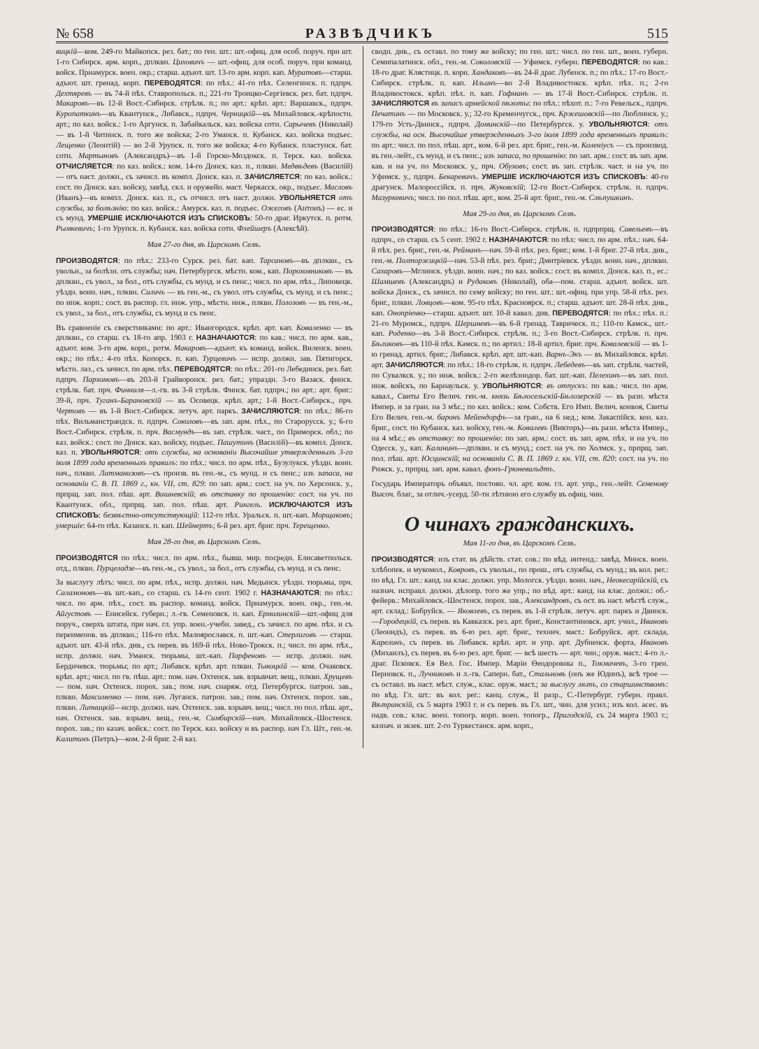№ 658 РАЗВѢДЧИКЪ 515
вицкій—ком. 249-го Майкопск. рез. бат.; по ген. шт.: шт.-офиц. для особ. поруч. при шт. 1-го Сибирск. арм. корп., дплквн. Циховичъ — шт.-офиц. для особ. поруч. при команд. войск. Приамурск. воен. окр.; старш. адъют. шт. 13-го арм. корп. кап. Муратовъ—старш. адъют. шт. гренад. корп. ПЕРЕВОДЯТСЯ: по пѣх.: 41-го пѣх. Селенгинск. п. пдпрч. Дехтяревъ — въ 74-й пѣх. Ставропольск. п.; 221-го Троицко-Сергіевск. рез. бат. пдпрч. Макаровъ—въ 12-й Вост.-Сибирск. стрѣлк. п.; по арт.: крѣп. арт.: Варшавск., пдпрч. Куропаткинъ—въ Квантунск., Либавск., пдпрч. Черницкій—въ Михайловск.-крѣпостн. арт.; по каз. войск.: 1-го Аргунск. п. Забайкальск. каз. войска сотн. Сарычевъ (Николай) — въ 1-й Читинск. п. того же войска; 2-го Уманск. п. Кубанск. каз. войска подъес. Лещенко (Леонтій) — во 2-й Урупск. п. того же войска; 4-го Кубанск. пластунск. бат. сотн. Мартыновъ (Александръ)—въ 1-й Горско-Моздокск. п. Терск. каз. войска. ОТЧИСЛЯЕТСЯ: по каз. войск.: ком. 14-го Донск. каз. п., плквн. Медвѣдевъ (Василій) — отъ наст. должн., съ зачисл. въ компл. Донск. каз. п. ЗАЧИСЛЯЕТСЯ: по каз. войск.: сост. по Донск. каз. войску, завѣд. скл. и оружейн. маст. Черкасск. окр., подъес. Масловъ (Иванъ)—въ компл. Донск. каз. п., съ отчисл. отъ наст. должн. УВОЛЬНЯЕТСЯ отъ службы, за болѣзнію: по каз. войск.: Амурск. каз. п. подъес. Ожеговъ (Антонъ) — ес. и съ мунд. УМЕРШІЕ ИСКЛЮЧАЮТСЯ ИЗЪ СПИСКОВЪ: 50-го драг. Иркутск. п. ротм. Рымкевичъ; 1-го Урупск. п. Кубанск. каз. войска сотн. Флейшеръ (Алексѣй).
Мая 27-го дня, въ Царскомъ Селѣ.
ПРОИЗВОДЯТСЯ: по пѣх.: 233-го Сурск. рез. бат. кап. Тарсановъ—въ дплквн., съ увольн., за болѣзн. отъ службы; нач. Петербургск. мѣстн. ком., кап. Пороховниковъ — въ дплквн., съ увол., за бол., отъ службы, съ мунд. и съ пенс.; числ. по арм. пѣх., Липовецк. уѣздн. воин. нач., плквн. Силичъ — въ ген.-м., съ увол. отъ службы, съ мунд. и съ пенс.; по инж. корп.: сост. въ распор. гл. инж. упр., мѣстн. инж., плквн. Полозовъ — въ ген.-м., съ увол., за бол., отъ службы, съ мунд и съ пенс.
Въ сравненіе съ сверстниками: по арт.: Ивангородск. крѣп. арт. кап. Коваленко — въ дплквн., со старш. съ 18-го апр. 1903 г. НАЗНАЧАЮТСЯ: по кав.: числ. по арм. кав., адъют. ком. 3-го арм. корп., ротм. Макаровъ—адъют. къ команд. войск. Виленск. воен. окр.; по пѣх.: 4-го пѣх. Копорск. п. кап. Турцевичъ — испр. должн. зав. Пятигорск. мѣстн. лаз., съ зачисл. по арм. пѣх. ПЕРЕВОДЯТСЯ: по пѣх.: 201-го Лебединск. рез. бат. пдпрч. Пархомовъ—въ 203-й Грайворонск. рез. бат.; упраздн. 3-го Вазаск. финск. стрѣлк. бат. прч. Финниля—л.-гв. въ 3-й стрѣлк. Финск. бат. пдпрч.; по арт.: арт. бриг.: 39-й, прч. Туганъ-Барановскій — въ Осовецк. крѣп. арт.; 1-й Вост.-Сибирск., прч. Чертовъ — въ 1-й Вост.-Сибирск. летуч. арт. паркъ. ЗАЧИСЛЯЮТСЯ: по пѣх.: 86-го пѣх. Вильманстрандск. п. пдпрч. Соколовъ—въ зап. арм. пѣх., по Старорусск. у.; 6-го Вост.-Сибирск. стрѣлк. п. прч. Васмундъ—въ зап. стрѣлк. част., по Приморск. обл.; по каз. войск.: сост. по Донск. каз. войску, подъес. Пашутинъ (Василій)—въ компл. Донск. каз. п. УВОЛЬНЯЮТСЯ: отъ службы, на основаніи Высочайше утвержденныхъ 3-го іюля 1899 года временныхъ правилъ: по пѣх.: числ. по арм. пѣх., Бузулукск. уѣздн. воин. нач., плквн. Латманизовъ—съ произв. въ ген.-м., съ мунд. и съ пенс.; изъ запаса, на основаніи С. В. П. 1869 г., кн. VII, ст. 829: по зап. арм.: сост. на уч. по Херсонск. у., прпрщ. зап. пол. пѣш. арт. Вишневскій; въ отставку по прошенію: сост. на уч. по Квантунск. обл., прпрщ. зап. пол. пѣш. арт. Рингель. ИСКЛЮЧАЮТСЯ ИЗЪ СПИСКОВЪ: безвѣстно-отсутствующій: 112-го пѣх. Уральск. п. шт.-кап. Морщаковъ; умершіе: 64-го пѣх. Казанск. п. кап. Шейнертъ; 6-й рез. арт. бриг. прч. Терещенко.
Мая 28-го дня, въ Царскомъ Селѣ.
ПРОИЗВОДЯТСЯ по пѣх.: числ. по арм. пѣх., бывш. мир. посредн. Елисаветпольск. отд., плквн. Пурцеладзе—въ ген.-м., съ увол., за бол., отъ службы, съ мунд. и съ пенс.
За выслугу лѣтъ: числ. по арм. пѣх., испр. должн. нач. Медынск. уѣздн. тюрьмы, прч. Саламоновъ—въ шт.-кап., со старш. съ 14-го сент. 1902 г. НАЗНАЧАЮТСЯ: по пѣх.: числ. по арм. пѣх., сост. въ распор. команд. войск. Приамурск. воен. окр., ген.-м. Айгустовъ — Енисейск. губерн.; л.-гв. Семеновск. п. кап. Ермолинскій—шт.-офиц для поруч., сверхъ штата, при нач. гл. упр. воен.-учебн. завед., съ зачисл. по арм. пѣх. и съ переименов. въ дплквн.; 116-го пѣх. Малоярославск. п. шт.-кап. Стерлиговъ — старш. адъют. шт. 43-й пѣх. див., съ перев. въ 169-й пѣх. Ново-Трокск. п.; числ. по арм. пѣх., испр. должн. нач. Уманск. тюрьмы, шт.-кап. Парфеновъ — испр. должн. нач. Бердичевск. тюрьмы; по арт.; Либавск. крѣп. арт. плквн. Тыкоцкій — ком. Очаковск. крѣп. арт.; числ. по гв. пѣш. арт.: пом. нач. Охтенск. зав. взрывчат. вещ., плквн. Хрущевъ — пом. нач. Охтенск. порох. зав.; пом. нач. снаряж. отд. Петербургск. патрон. зав., плквн. Максименко — пом. нач. Луганск. патрон. зав.; пом. нач. Охтенск. порох. зав., плквн. Липницкій—испр. должн. нач. Охтенск. зав. взрывч. вещ.; числ. по пол. пѣш. арт., нач. Охтенск. зав. взрывч. вещ., ген.-м. Симбирскій—нач. Михайловск.-Шостенск. порох. зав.; по казач. войск.: сост. по Терск. каз. войску и въ распор. нач Гл. Шт., ген.-м. Калитинъ (Петръ)—ком. 2-й бриг. 2-й каз.
сводн. див., съ оставл. по тому же войску; по ген. шт.: числ. по ген. шт., воен. губерн. Семипалатинск. обл., ген.-м. Соколовскій — Уфимск. губерн. ПЕРЕВОДЯТСЯ: по кав.: 18-го драг. Клястицк. п. корн. Хандаковъ—въ 24-й драг. Лубенск. п.; по пѣх.: 17-го Вост.-Сибирск. стрѣлк. п. кап. Ильинъ—во 2-й Владивостокск. крѣп. пѣх. п.; 2-го Владивостокск. крѣп. пѣх. п. кап. Гофманъ — въ 17-й Вост.-Сибирск. стрѣлк. п. ЗАЧИСЛЯЮТСЯ въ запасъ армейской пѣхоты: по пѣх.: пѣхот. п.: 7-го Ревельск., пдпрч. Печатинъ — по Московск. у.; 32-го Кременчугск., прч. Кржешовскій—по Люблинск. у.; 179-го Усть-Двинск., пдпрч. Доминскій—по Петербургск. у. УВОЛЬНЯЮТСЯ: отъ службы, на осн. Высочайше утвержденныхъ 3-го іюля 1899 года временныхъ правилъ: по арт.: числ. по пол. пѣш. арт., ком. 6-й рез. арт. бриг., ген.-м. Коленіусъ — съ производ. въ ген.-лейт., съ мунд. и съ пенс.; изъ запаса, по прошенію: по зап. арм.: сост. въ зап. арм. кав. и на уч. по Московск. у., прч. Обуховъ; сост. въ зап. стрѣлк. част. и на уч. по Уфимск. у., пдпрч. Бекаревичъ. УМЕРШІЕ ИСКЛЮЧАЮТСЯ ИЗЪ СПИСКОВЪ: 40-го драгунск. Малороссійск. п. прч. Жуковскій; 12-го Вост.-Сибирск. стрѣлк. п. пдпрч. Мазуркевичъ; числ. по пол. пѣш. арт., ком. 25-й арт. бриг., ген.-м. Слѣпушкинъ.
Мая 29-го дня, въ Царскомъ Селѣ.
ПРОИЗВОДЯТСЯ: по пѣх.: 16-го Вост.-Сибирск. стрѣлк. п. пдпрпрщ. Савельевъ—въ пдпрч., со старш. съ 5 сент. 1902 г. НАЗНАЧАЮТСЯ: по пѣх: числ. по арм. пѣх.: нач. 64-й пѣх. рез. бриг., ген.-м. Рейманъ—нач. 59-й пѣх. рез. бриг.; ком. 1-й бриг. 27-й пѣх. див., ген.-м. Полторжицкій—нач. 53-й пѣх. рез. бриг.; Дмитріевск. уѣздн. воин. нач., дплквн. Сахаровъ—Мглинск. уѣздн. воин. нач.; по каз. войск.: сост. въ компл. Донск. каз. п., ес.: Шамшевъ (Александръ) и Рудаковъ (Николай), оба—пом. старш. адъют. войск. шт. войска Донск., съ зачисл. по сему войску; по ген. шт.: шт.-офиц. при упр. 58-й пѣх. рез. бриг., плквн. Ловцовъ—ком. 95-го пѣх. Красноярск. п.; старш. адъют. шт. 28-й пѣх. див., кап. Онопріенко—старш. адъют. шт. 10-й кавал. див. ПЕРЕВОДЯТСЯ: по пѣх.: пѣх. п.: 21-го Муромск., пдпрч. Шершневъ—въ 6-й гренад. Таврическ. п.; 110-го Камск., шт.-кап. Роденко—въ 3-й Вост.-Сибирск. стрѣлк. п.; 3-го Вост.-Сибирск. стрѣлк. п. прч. Бѣликовъ—въ 110-й пѣх. Камск. п.; по артил.: 18-й артил. бриг. прч. Ковалевскій — въ 1-ю гренад. артил. бриг.; Либавск. крѣп. арт. шт.-кап. Варнъ-Экъ — въ Михайловск. крѣп. арт. ЗАЧИСЛЯЮТСЯ: по пѣх.: 18-го стрѣлк. п. пдпрч. Лебедевъ—въ зап. стрѣлк. частей, по Сувалкск. у.; по инж. войск.: 2-го желѣзнодор. бат. шт.-кап. Пелехинъ—въ зап. пол. инж. войскъ, по Барнаульск. у. УВОЛЬНЯЮТСЯ: въ отпускъ: по кав.: числ. по арм. кавал., Свиты Его Велич. ген.-м. князь Бѣлосельскій-Бѣлозерскій — въ разн. мѣста Импер. и за гран. на 3 мѣс.; по каз. войск.: ком. Собств. Его Имп. Велич. конвоя, Свиты Его Велич. ген.-м. баронъ Мейендорфъ—за гран., на 6 нед.; ком. Закаспійск. кон. каз. бриг., сост. по Кубанск. каз. войску, ген.-м. Ковалевъ (Викторъ)—въ разн. мѣста Импер., на 4 мѣс.; въ отставку: по прошенію: по зап. арм.: сост. въ зап. арм. пѣх. и на уч. по Одесск. у., кап. Калининъ—дплквн. и съ мунд.; сост. на уч. по Холмск. у., прпрщ. зап. пол. пѣш. арт. Юсцинскій; на основаніи С. В. П. 1869 г. кн. VII, ст. 820: сост. на уч. по Рижск. у., прпрщ. зап. арм. кавал. фонъ-Грюневальдтъ.
Государь Императоръ объявл. постоян. чл. арт. ком. гл. арт. упр., ген.-лейт. Семенову Высоч. благ., за отлич.-усерд. 50-ти лѣтнюю его службу въ офиц. чин.
О чинахъ гражданскихъ.
Мая 11-го дня, въ Царскомъ Селѣ.
ПРОИЗВОДЯТСЯ: изъ стат. въ дѣйств. стат. сов.: по вѣд. интенд.: завѣд. Минск. воен. хлѣбопек. и мукомол., Ковровъ, съ увольн., по прош., отъ службы, съ мунд.; въ кол. рег.: по вѣд. Гл. шт.: канд. на клас. должн. упр. Мологск. уѣздн. воин. нач., Неокесарійскій, съ назнач. исправл. должн. дѣлопр. того же упр.; по вѣд. арт.: канд. на клас. должн.: об.-фейерв.: Михайловск.-Шостенск. порох. зав., Александровъ, съ ост. въ наст. мѣстѣ служ., арт. склад.: Бобруйск. — Яковлевъ, съ перев. въ 1-й стрѣлк. летуч. арт. паркъ и Двинск.—Городецкій, съ перев. въ Кавказск. рез. арт. бриг., Константиновск. арт. учил., Ивановъ (Леонидъ), съ перев. въ 6-ю рез. арт. бриг., технич. маст.: Бобруйск. арт. склада, Карелинъ, съ перев. въ Либавск. крѣп. арт. и упр. арт. Дубненск. форта, Ивановъ (Михаилъ), съ перев. въ 6-ю рез. арт. бриг. — всѣ шесть — арт. чин.; оруж. маст.: 4-го л.-драг. Псковск. Ея Вел. Гос. Импер. Маріи Ѳеодоровны п., Токмачевъ, 3-го грен. Перновск. п., Лучниковъ и л.-гв. Саперн. бат., Стальновъ (онъ же Юдинъ), всѣ трое — съ оставл. въ наст. мѣст. служ., клас. оруж. маст.; за выслугу лѣтъ, со старшинствомъ: по вѣд. Гл. шт.: въ кол. рег.: канц. служ., II разр., С.-Петербург. губерн. правл. Вѣтринскій, съ 5 марта 1903 г. и съ перев. въ Гл. шт., чин. для усил.; изъ кол. асес. въ надв. сов.: клас. воен. топогр. корп. воен. топогр., Пригодскій, съ 24 марта 1903 г.; казнач. и экзек. шт. 2-го Туркестанск. арм. корп.,